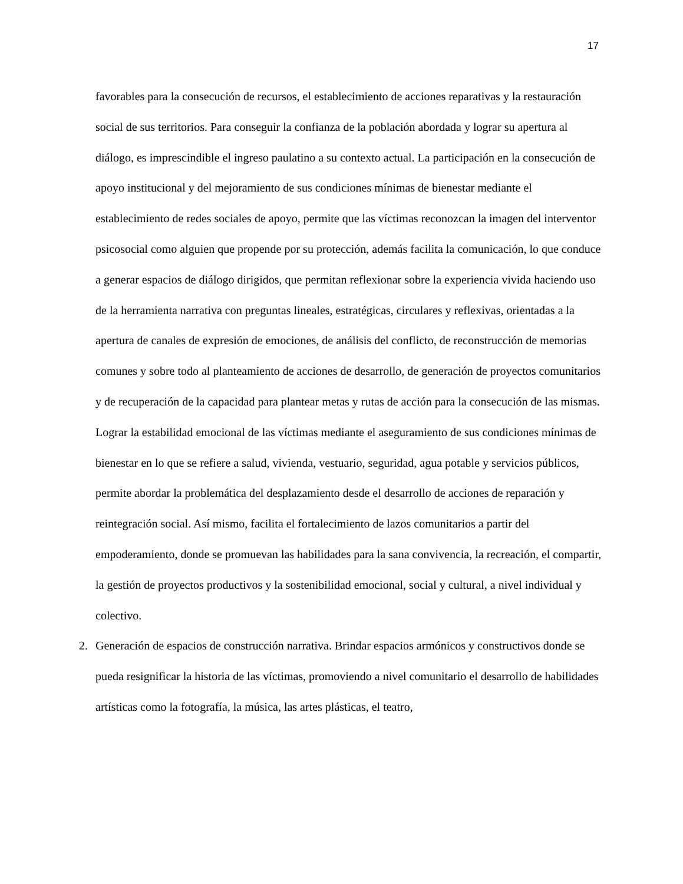17
favorables para la consecución de recursos, el establecimiento de acciones reparativas y la restauración social de sus territorios. Para conseguir la confianza de la población abordada y lograr su apertura al diálogo, es imprescindible el ingreso paulatino a su contexto actual. La participación en la consecución de apoyo institucional y del mejoramiento de sus condiciones mínimas de bienestar mediante el establecimiento de redes sociales de apoyo, permite que las víctimas reconozcan la imagen del interventor psicosocial como alguien que propende por su protección, además facilita la comunicación, lo que conduce a generar espacios de diálogo dirigidos, que permitan reflexionar sobre la experiencia vivida haciendo uso de la herramienta narrativa con preguntas lineales, estratégicas, circulares y reflexivas, orientadas a la apertura de canales de expresión de emociones, de análisis del conflicto, de reconstrucción de memorias comunes y sobre todo al planteamiento de acciones de desarrollo, de generación de proyectos comunitarios y de recuperación de la capacidad para plantear metas y rutas de acción para la consecución de las mismas. Lograr la estabilidad emocional de las víctimas mediante el aseguramiento de sus condiciones mínimas de bienestar en lo que se refiere a salud, vivienda, vestuario, seguridad, agua potable y servicios públicos, permite abordar la problemática del desplazamiento desde el desarrollo de acciones de reparación y reintegración social. Así mismo, facilita el fortalecimiento de lazos comunitarios a partir del empoderamiento, donde se promuevan las habilidades para la sana convivencia, la recreación, el compartir, la gestión de proyectos productivos y la sostenibilidad emocional, social y cultural, a nivel individual y colectivo.
2. Generación de espacios de construcción narrativa. Brindar espacios armónicos y constructivos donde se pueda resignificar la historia de las víctimas, promoviendo a nivel comunitario el desarrollo de habilidades artísticas como la fotografía, la música, las artes plásticas, el teatro,